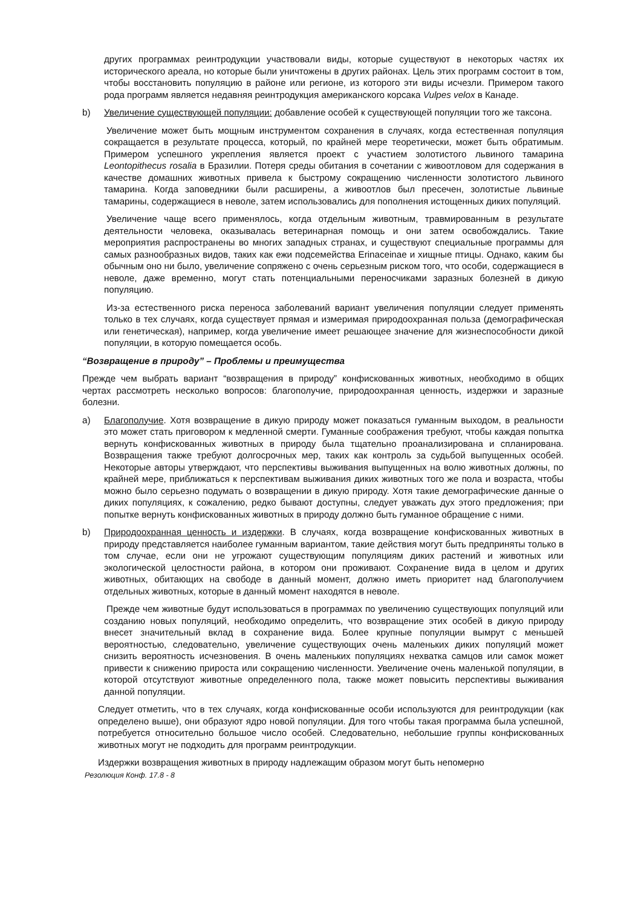других программах реинтродукции участвовали виды, которые существуют в некоторых частях их исторического ареала, но которые были уничтожены в других районах. Цель этих программ состоит в том, чтобы восстановить популяцию в районе или регионе, из которого эти виды исчезли. Примером такого рода программ является недавняя реинтродукция американского корсака Vulpes velox в Канаде.
b) Увеличение существующей популяции: добавление особей к существующей популяции того же таксона.
Увеличение может быть мощным инструментом сохранения в случаях, когда естественная популяция сокращается в результате процесса, который, по крайней мере теоретически, может быть обратимым. Примером успешного укрепления является проект с участием золотистого львиного тамарина Leontopithecus rosalia в Бразилии. Потеря среды обитания в сочетании с живоотловом для содержания в качестве домашних животных привела к быстрому сокращению численности золотистого львиного тамарина. Когда заповедники были расширены, а живоотлов был пресечен, золотистые львиные тамарины, содержащиеся в неволе, затем использовались для пополнения истощенных диких популяций.
Увеличение чаще всего применялось, когда отдельным животным, травмированным в результате деятельности человека, оказывалась ветеринарная помощь и они затем освобождались. Такие мероприятия распространены во многих западных странах, и существуют специальные программы для самых разнообразных видов, таких как ежи подсемейства Erinaceinae и хищные птицы. Однако, каким бы обычным оно ни было, увеличение сопряжено с очень серьезным риском того, что особи, содержащиеся в неволе, даже временно, могут стать потенциальными переносчиками заразных болезней в дикую популяцию.
Из-за естественного риска переноса заболеваний вариант увеличения популяции следует применять только в тех случаях, когда существует прямая и измеримая природоохранная польза (демографическая или генетическая), например, когда увеличение имеет решающее значение для жизнеспособности дикой популяции, в которую помещается особь.
“Возвращение в природу” – Проблемы и преимущества
Прежде чем выбрать вариант “возвращения в природу” конфискованных животных, необходимо в общих чертах рассмотреть несколько вопросов: благополучие, природоохранная ценность, издержки и заразные болезни.
a) Благополучие. Хотя возвращение в дикую природу может показаться гуманным выходом, в реальности это может стать приговором к медленной смерти. Гуманные соображения требуют, чтобы каждая попытка вернуть конфискованных животных в природу была тщательно проанализирована и спланирована. Возвращения также требуют долгосрочных мер, таких как контроль за судьбой выпущенных особей. Некоторые авторы утверждают, что перспективы выживания выпущенных на волю животных должны, по крайней мере, приближаться к перспективам выживания диких животных того же пола и возраста, чтобы можно было серьезно подумать о возвращении в дикую природу. Хотя такие демографические данные о диких популяциях, к сожалению, редко бывают доступны, следует уважать дух этого предложения; при попытке вернуть конфискованных животных в природу должно быть гуманное обращение с ними.
b) Природоохранная ценность и издержки. В случаях, когда возвращение конфискованных животных в природу представляется наиболее гуманным вариантом, такие действия могут быть предприняты только в том случае, если они не угрожают существующим популяциям диких растений и животных или экологической целостности района, в котором они проживают. Сохранение вида в целом и других животных, обитающих на свободе в данный момент, должно иметь приоритет над благополучием отдельных животных, которые в данный момент находятся в неволе.
Прежде чем животные будут использоваться в программах по увеличению существующих популяций или созданию новых популяций, необходимо определить, что возвращение этих особей в дикую природу внесет значительный вклад в сохранение вида. Более крупные популяции вымрут с меньшей вероятностью, следовательно, увеличение существующих очень маленьких диких популяций может снизить вероятность исчезновения. В очень маленьких популяциях нехватка самцов или самок может привести к снижению прироста или сокращению численности. Увеличение очень маленькой популяции, в которой отсутствуют животные определенного пола, также может повысить перспективы выживания данной популяции.
Следует отметить, что в тех случаях, когда конфискованные особи используются для реинтродукции (как определено выше), они образуют ядро новой популяции. Для того чтобы такая программа была успешной, потребуется относительно большое число особей. Следовательно, небольшие группы конфискованных животных могут не подходить для программ реинтродукции.
Издержки возвращения животных в природу надлежащим образом могут быть непомерно
Резолюция Конф. 17.8 - 8